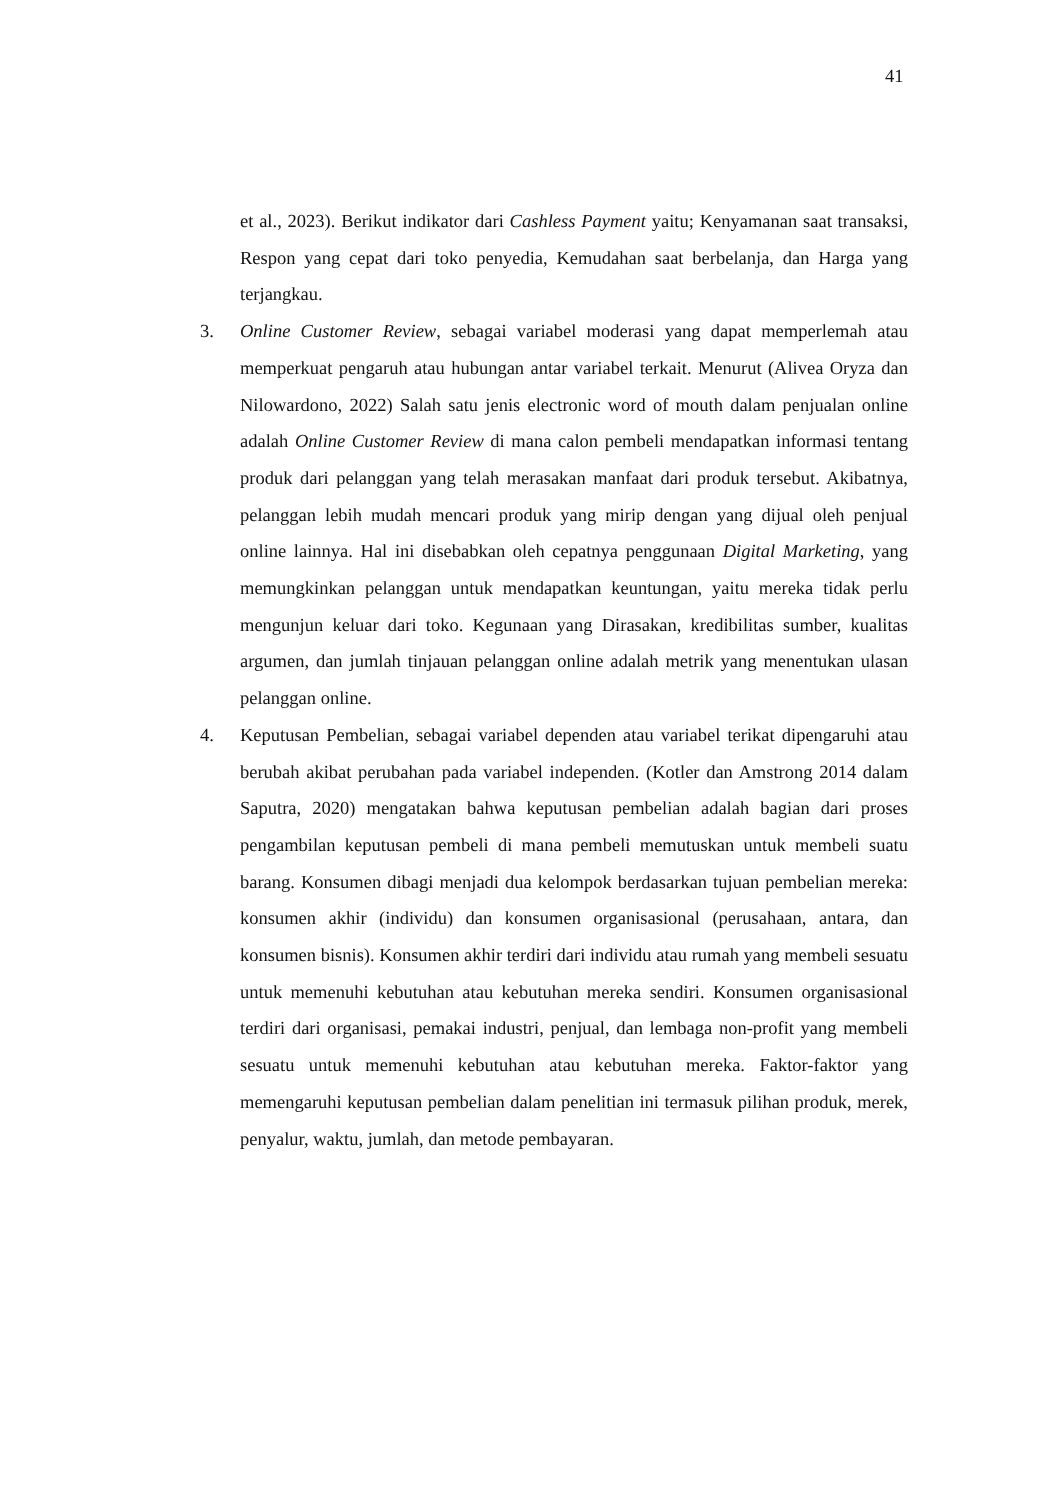41
et al., 2023). Berikut indikator dari Cashless Payment yaitu; Kenyamanan saat transaksi, Respon yang cepat dari toko penyedia, Kemudahan saat berbelanja, dan Harga yang terjangkau.
3. Online Customer Review, sebagai variabel moderasi yang dapat memperlemah atau memperkuat pengaruh atau hubungan antar variabel terkait. Menurut (Alivea Oryza dan Nilowardono, 2022) Salah satu jenis electronic word of mouth dalam penjualan online adalah Online Customer Review di mana calon pembeli mendapatkan informasi tentang produk dari pelanggan yang telah merasakan manfaat dari produk tersebut. Akibatnya, pelanggan lebih mudah mencari produk yang mirip dengan yang dijual oleh penjual online lainnya. Hal ini disebabkan oleh cepatnya penggunaan Digital Marketing, yang memungkinkan pelanggan untuk mendapatkan keuntungan, yaitu mereka tidak perlu mengunjun keluar dari toko. Kegunaan yang Dirasakan, kredibilitas sumber, kualitas argumen, dan jumlah tinjauan pelanggan online adalah metrik yang menentukan ulasan pelanggan online.
4. Keputusan Pembelian, sebagai variabel dependen atau variabel terikat dipengaruhi atau berubah akibat perubahan pada variabel independen. (Kotler dan Amstrong 2014 dalam Saputra, 2020) mengatakan bahwa keputusan pembelian adalah bagian dari proses pengambilan keputusan pembeli di mana pembeli memutuskan untuk membeli suatu barang. Konsumen dibagi menjadi dua kelompok berdasarkan tujuan pembelian mereka: konsumen akhir (individu) dan konsumen organisasional (perusahaan, antara, dan konsumen bisnis). Konsumen akhir terdiri dari individu atau rumah yang membeli sesuatu untuk memenuhi kebutuhan atau kebutuhan mereka sendiri. Konsumen organisasional terdiri dari organisasi, pemakai industri, penjual, dan lembaga non-profit yang membeli sesuatu untuk memenuhi kebutuhan atau kebutuhan mereka. Faktor-faktor yang memengaruhi keputusan pembelian dalam penelitian ini termasuk pilihan produk, merek, penyalur, waktu, jumlah, dan metode pembayaran.